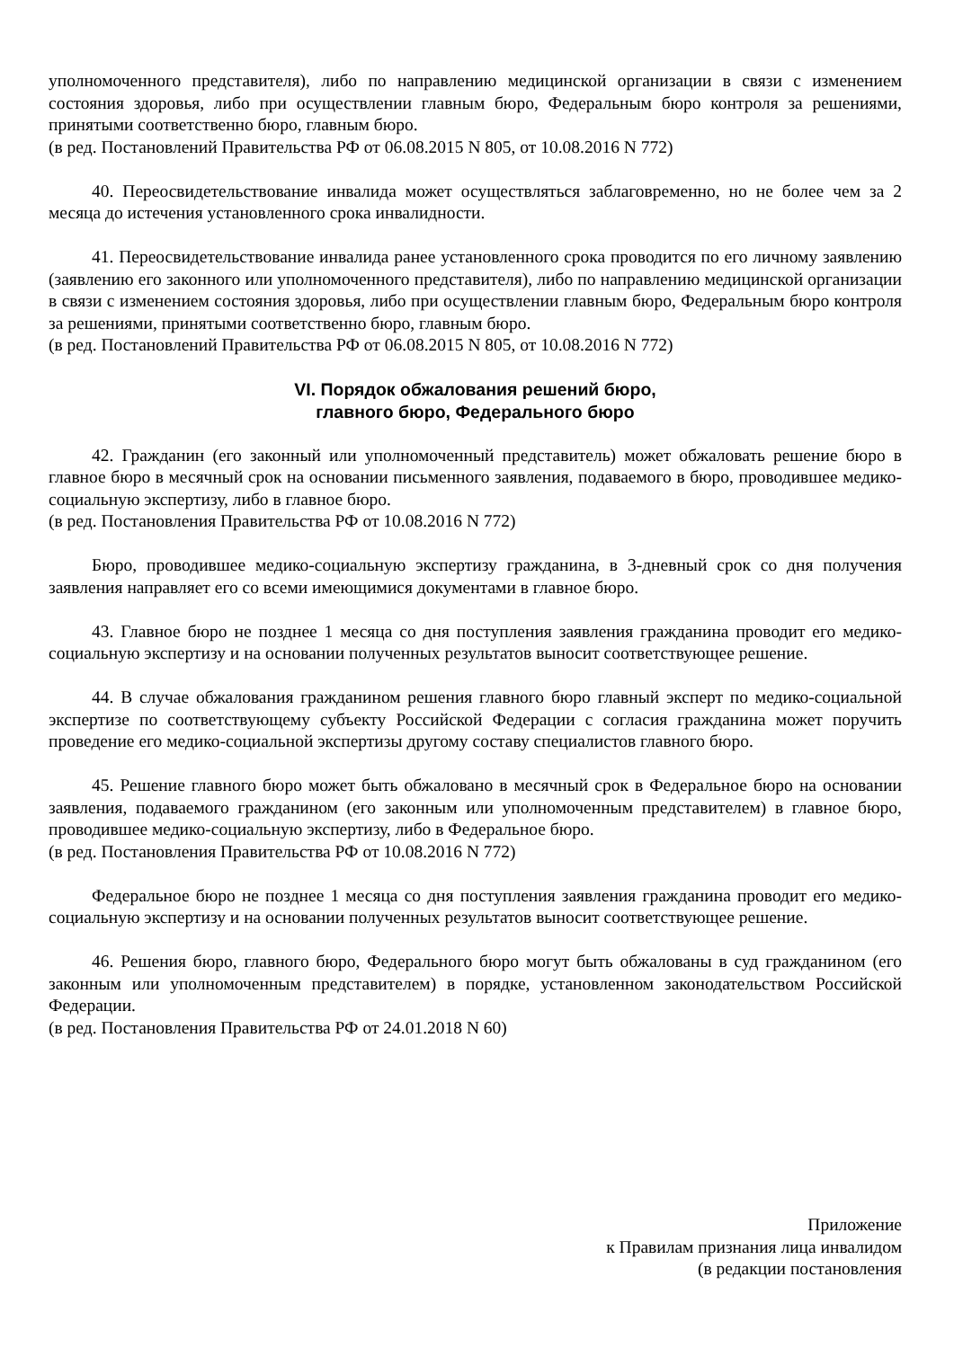уполномоченного представителя), либо по направлению медицинской организации в связи с изменением состояния здоровья, либо при осуществлении главным бюро, Федеральным бюро контроля за решениями, принятыми соответственно бюро, главным бюро.
(в ред. Постановлений Правительства РФ от 06.08.2015 N 805, от 10.08.2016 N 772)
40. Переосвидетельствование инвалида может осуществляться заблаговременно, но не более чем за 2 месяца до истечения установленного срока инвалидности.
41. Переосвидетельствование инвалида ранее установленного срока проводится по его личному заявлению (заявлению его законного или уполномоченного представителя), либо по направлению медицинской организации в связи с изменением состояния здоровья, либо при осуществлении главным бюро, Федеральным бюро контроля за решениями, принятыми соответственно бюро, главным бюро.
(в ред. Постановлений Правительства РФ от 06.08.2015 N 805, от 10.08.2016 N 772)
VI. Порядок обжалования решений бюро,
главного бюро, Федерального бюро
42. Гражданин (его законный или уполномоченный представитель) может обжаловать решение бюро в главное бюро в месячный срок на основании письменного заявления, подаваемого в бюро, проводившее медико-социальную экспертизу, либо в главное бюро.
(в ред. Постановления Правительства РФ от 10.08.2016 N 772)
Бюро, проводившее медико-социальную экспертизу гражданина, в 3-дневный срок со дня получения заявления направляет его со всеми имеющимися документами в главное бюро.
43. Главное бюро не позднее 1 месяца со дня поступления заявления гражданина проводит его медико-социальную экспертизу и на основании полученных результатов выносит соответствующее решение.
44. В случае обжалования гражданином решения главного бюро главный эксперт по медико-социальной экспертизе по соответствующему субъекту Российской Федерации с согласия гражданина может поручить проведение его медико-социальной экспертизы другому составу специалистов главного бюро.
45. Решение главного бюро может быть обжаловано в месячный срок в Федеральное бюро на основании заявления, подаваемого гражданином (его законным или уполномоченным представителем) в главное бюро, проводившее медико-социальную экспертизу, либо в Федеральное бюро.
(в ред. Постановления Правительства РФ от 10.08.2016 N 772)
Федеральное бюро не позднее 1 месяца со дня поступления заявления гражданина проводит его медико-социальную экспертизу и на основании полученных результатов выносит соответствующее решение.
46. Решения бюро, главного бюро, Федерального бюро могут быть обжалованы в суд гражданином (его законным или уполномоченным представителем) в порядке, установленном законодательством Российской Федерации.
(в ред. Постановления Правительства РФ от 24.01.2018 N 60)
Приложение
к Правилам признания лица инвалидом
(в редакции постановления